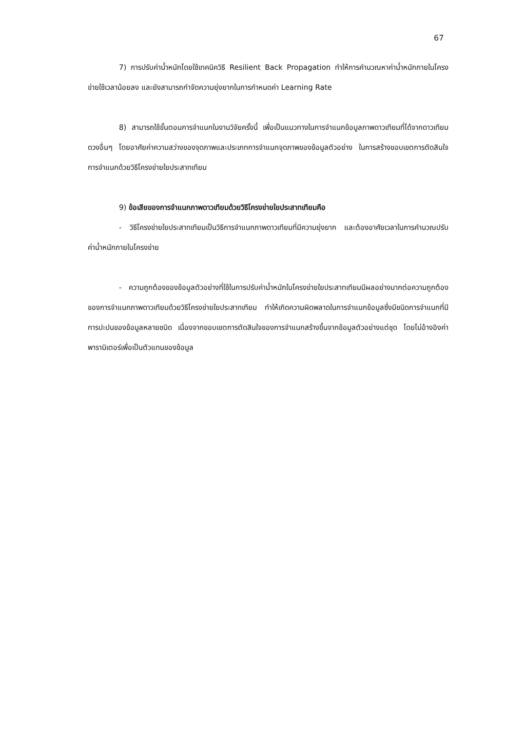67
7) การปรับค่าน้ำหนักโดยใช้เทคนิควิธี Resilient Back Propagation ทำให้การคำนวณหาค่าน้ำหนักภายในโครงข่ายใช้เวลาน้อยลง และยังสามารถกำจัดความยุ่งยากในการกำหนดค่า Learning Rate
8) สามารถใช้ขั้นตอนการจำแนกในงานวิจัยครั้งนี้ เพื่อเป็นแนวทางในการจำแนกข้อมูลภาพดาวเทียมที่ได้จากดาวเทียมดวงอื่นๆ โดยอาศัยค่าความสว่างของจุดภาพและประเภทการจำแนกจุดภาพของข้อมูลตัวอย่าง ในการสร้างขอบเขตการตัดสินใจการจำแนกด้วยวิธีโครงข่ายใยประสาทเทียม
9) ข้อเสียของการจำแนกภาพดาวเทียมด้วยวิธีโครงข่ายใยประสาทเทียมคือ
- วิธีโครงข่ายใยประสาทเทียมเป็นวิธีการจำแนกภาพดาวเทียมที่มีความยุ่งยาก และต้องอาศัยเวลาในการคำนวณปรับค่าน้ำหนักภายในโครงข่าย
- ความถูกต้องของข้อมูลตัวอย่างที่ใช้ในการปรับค่าน้ำหนักในโครงข่ายใยประสาทเทียมมีผลอย่างมากต่อความถูกต้องของการจำแนกภาพดาวเทียมด้วยวิธีโครงข่ายใยประสาทเทียม ทำให้เกิดความผิดพลาดในการจำแนกข้อมูลซึ่งมีชนิดการจำแนกที่มีการปะปนของข้อมูลหลายชนิด เนื่องจากขอบเขตการตัดสินใจของการจำแนกสร้างขึ้นจากข้อมูลตัวอย่างแต่ชุด โดยไม่อ้างอิงค่าพารามิเตอร์เพื่อเป็นตัวแทนของข้อมูล